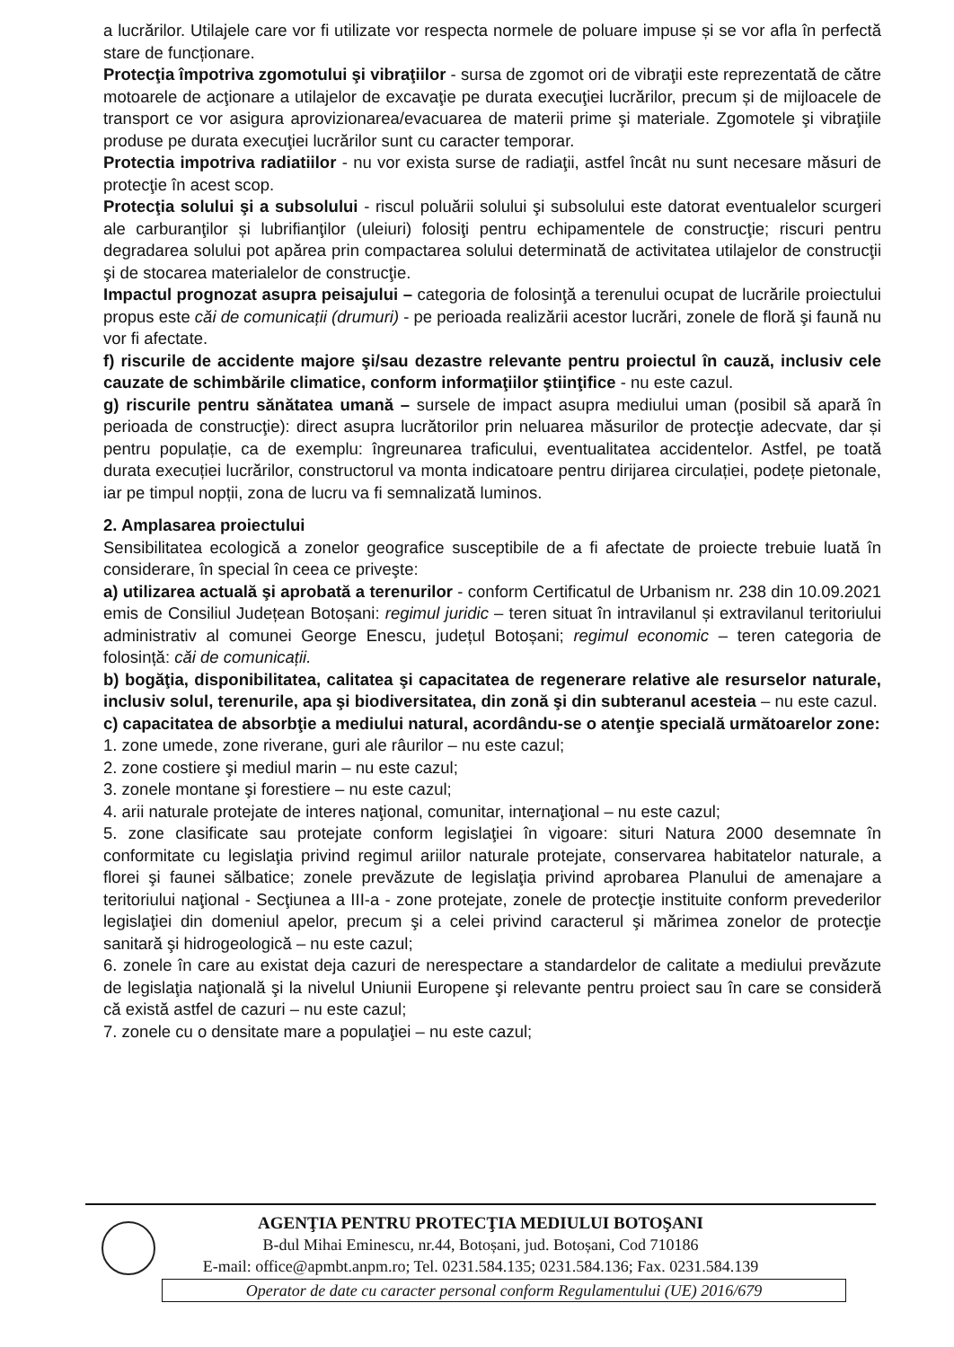a lucrărilor. Utilajele care vor fi utilizate vor respecta normele de poluare impuse și se vor afla în perfectă stare de funcționare.
Protecţia împotriva zgomotului şi vibraţiilor - sursa de zgomot ori de vibraţii este reprezentată de către motoarele de acţionare a utilajelor de excavaţie pe durata execuţiei lucrărilor, precum și de mijloacele de transport ce vor asigura aprovizionarea/evacuarea de materii prime şi materiale. Zgomotele şi vibraţiile produse pe durata execuţiei lucrărilor sunt cu caracter temporar.
Protectia impotriva radiatiilor - nu vor exista surse de radiaţii, astfel încât nu sunt necesare măsuri de protecţie în acest scop.
Protecţia solului şi a subsolului - riscul poluării solului şi subsolului este datorat eventualelor scurgeri ale carburanţilor și lubrifianţilor (uleiuri) folosiţi pentru echipamentele de construcţie; riscuri pentru degradarea solului pot apărea prin compactarea solului determinată de activitatea utilajelor de construcţii şi de stocarea materialelor de construcţie.
Impactul prognozat asupra peisajului – categoria de folosinţă a terenului ocupat de lucrările proiectului propus este căi de comunicații (drumuri) - pe perioada realizării acestor lucrări, zonele de floră şi faună nu vor fi afectate.
f) riscurile de accidente majore şi/sau dezastre relevante pentru proiectul în cauză, inclusiv cele cauzate de schimbările climatice, conform informaţiilor ştiinţifice - nu este cazul.
g) riscurile pentru sănătatea umană – sursele de impact asupra mediului uman (posibil să apară în perioada de construcţie): direct asupra lucrătorilor prin neluarea măsurilor de protecţie adecvate, dar și pentru populație, ca de exemplu: îngreunarea traficului, eventualitatea accidentelor. Astfel, pe toată durata execuției lucrărilor, constructorul va monta indicatoare pentru dirijarea circulației, podețe pietonale, iar pe timpul nopții, zona de lucru va fi semnalizată luminos.
2. Amplasarea proiectului
Sensibilitatea ecologică a zonelor geografice susceptibile de a fi afectate de proiecte trebuie luată în considerare, în special în ceea ce priveşte:
a) utilizarea actuală şi aprobată a terenurilor - conform Certificatul de Urbanism nr. 238 din 10.09.2021 emis de Consiliul Județean Botoșani: regimul juridic – teren situat în intravilanul și extravilanul teritoriului administrativ al comunei George Enescu, județul Botoșani; regimul economic – teren categoria de folosință: căi de comunicații.
b) bogăţia, disponibilitatea, calitatea şi capacitatea de regenerare relative ale resurselor naturale, inclusiv solul, terenurile, apa şi biodiversitatea, din zonă şi din subteranul acesteia – nu este cazul.
c) capacitatea de absorbţie a mediului natural, acordându-se o atenţie specială următoarelor zone:
1. zone umede, zone riverane, guri ale râurilor – nu este cazul;
2. zone costiere şi mediul marin – nu este cazul;
3. zonele montane şi forestiere – nu este cazul;
4. arii naturale protejate de interes naţional, comunitar, internaţional – nu este cazul;
5. zone clasificate sau protejate conform legislaţiei în vigoare: situri Natura 2000 desemnate în conformitate cu legislaţia privind regimul ariilor naturale protejate, conservarea habitatelor naturale, a florei şi faunei sălbatice; zonele prevăzute de legislaţia privind aprobarea Planului de amenajare a teritoriului naţional - Secţiunea a III-a - zone protejate, zonele de protecţie instituite conform prevederilor legislaţiei din domeniul apelor, precum şi a celei privind caracterul şi mărimea zonelor de protecţie sanitară şi hidrogeologică – nu este cazul;
6. zonele în care au existat deja cazuri de nerespectare a standardelor de calitate a mediului prevăzute de legislaţia naţională şi la nivelul Uniunii Europene şi relevante pentru proiect sau în care se consideră că există astfel de cazuri – nu este cazul;
7. zonele cu o densitate mare a populaţiei – nu este cazul;
AGENŢIA PENTRU PROTECŢIA MEDIULUI BOTOŞANI
B-dul Mihai Eminescu, nr.44, Botoșani, jud. Botoșani, Cod 710186
E-mail: office@apmbt.anpm.ro; Tel. 0231.584.135; 0231.584.136; Fax. 0231.584.139
Operator de date cu caracter personal conform Regulamentului (UE) 2016/679